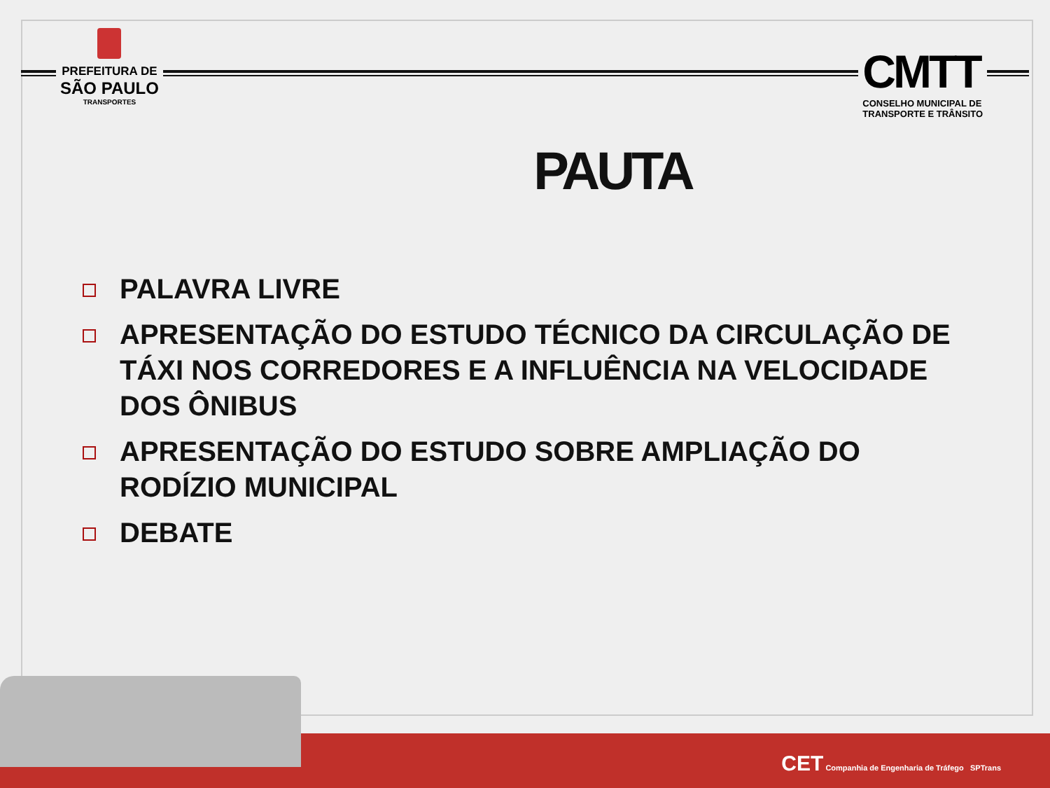PREFEITURA DE
SÃO PAULO
TRANSPORTES
CMTT
CONSELHO MUNICIPAL DE
TRANSPORTE E TRÂNSITO
PAUTA
PALAVRA LIVRE
APRESENTAÇÃO DO ESTUDO TÉCNICO DA CIRCULAÇÃO DE TÁXI NOS CORREDORES E A INFLUÊNCIA NA VELOCIDADE DOS ÔNIBUS
APRESENTAÇÃO DO ESTUDO SOBRE AMPLIAÇÃO DO RODÍZIO MUNICIPAL
DEBATE
CET Companhia de Engenharia de Tráfego SPTrans